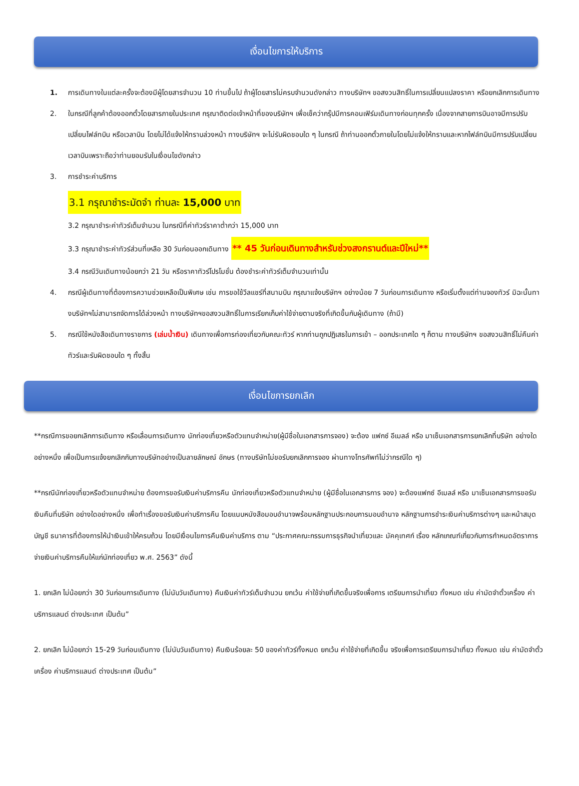เงื่อนไขการให้บริการ
1. การเดินทางในแต่ละครั้งจะต้องมีผู้โดยสารจำนวน 10 ท่านขึ้นไป ถ้าผู้โดยสารไม่ครบจำนวนดังกล่าว ทางบริษัทฯ ขอสงวนสิทธิ์ในการเปลี่ยนแปลงราคา หรือยกเลิกการเดินทาง
2. ในกรณีที่ลูกค้าต้องออกตั๋วโดยสารภายในประเทศ กรุณาติดต่อเจ้าหน้าที่ของบริษัทฯ เพื่อเช็คว่ากรุ๊ปมีการคอนเฟิร์มเดินทางก่อนทุกครั้ง เนื่องจากสายการบินอาจมีการปรับเปลี่ยนไฟล์ทบิน หรือเวลาบิน โดยไม่ได้แจ้งให้ทราบล่วงหน้า ทางบริษัทฯ จะไม่รับผิดชอบใด ๆ ในกรณี ถ้าท่านออกตั๋วภายในโดยไม่แจ้งให้ทราบและหากไฟล์ทบินมีการปรับเปลี่ยนเวลาบินเพราะถือว่าท่านยอมรับในเงื่อนไขดังกล่าว
3. การชำระค่าบริการ
3.1 กรุณาชำระมัดจำ ท่านละ 15,000 บาท
3.2 กรุณาชำระค่าทัวร์เต็มจำนวน ในกรณีที่ค่าทัวร์ราคาต่ำกว่า 15,000 บาท
3.3 กรุณาชำระค่าทัวร์ส่วนที่เหลือ 30 วันก่อนออกเดินทาง ** 45 วันก่อนเดินทางสำหรับช่วงสงกรานต์และปีใหม่**
3.4 กรณีวันเดินทางน้อยกว่า 21 วัน หรือราคาทัวร์โปรโมชั่น ต้องชำระค่าทัวร์เต็มจำนวนเท่านั้น
4. กรณีผู้เดินทางที่ต้องการความช่วยเหลือเป็นพิเศษ เช่น การขอใช้วีลแชร์ที่สนามบิน กรุณาแจ้งบริษัทฯ อย่างน้อย 7 วันก่อนการเดินทาง หรือเริ่มตั้งแต่ท่านจองทัวร์ มิฉะนั้นทางบริษัทฯไม่สามารถจัดการได้ล่วงหน้า ทางบริษัทฯขอสงวนสิทธิ์ในการเรียกเก็บค่าใช้จ่ายตามจริงที่เกิดขึ้นกับผู้เดินทาง (ถ้ามี)
5. กรณีใช้หนังสือเดินทางราชการ (เล่มน้ำเงิน) เดินทางเพื่อการท่องเที่ยวกับคณะทัวร์ หากท่านถูกปฏิเสธในการเข้า – ออกประเทศใด ๆ ก็ตาม ทางบริษัทฯ ขอสงวนสิทธิ์ไม่คืนค่าทัวร์และรับผิดชอบใด ๆ ทั้งสิ้น
เงื่อนไขการยกเลิก
**กรณีการขอยกเลิกการเดินทาง หรือเลื่อนการเดินทาง นักท่องเที่ยวหรือตัวแทนจำหน่าย(ผู้มีชื่อในเอกสารการจอง) จะต้อง แฟกซ์ อีเมลล์ หรือ มาเซ็นเอกสารการยกเลิกที่บริษัท อย่างใดอย่างหนึ่ง เพื่อเป็นการแจ้งยกเลิกกับทางบริษัทอย่างเป็นลายลักษณ์ อักษร (ทางบริษัทไม่ขอรับยกเลิกการจอง ผ่านทางโทรศัพท์ไม่ว่ากรณีใด ๆ)
**กรณีนักท่องเที่ยวหรือตัวแทนจำหน่าย ต้องการขอรับเงินค่าบริการคืน นักท่องเที่ยวหรือตัวแทนจำหน่าย (ผู้มีชื่อในเอกสารการ จอง) จะต้องแฟกซ์ อีเมลล์ หรือ มาเซ็นเอกสารการขอรับเงินคืนที่บริษัท อย่างใดอย่างหนึ่ง เพื่อทำเรื่องขอรับเงินค่าบริการคืน โดยแนบหนังสือมอบอำนาจพร้อมหลักฐานประกอบการมอบอำนาจ หลักฐานการชำระเงินค่าบริการต่างๆ และหน้าสมุดบัญชี ธนาคารที่ต้องการให้นำเงินเข้าให้ครบถ้วน โดยมีเงื่อนไขการคืนเงินค่าบริการ ตาม “ประกาศคณะกรรมการธุรกิจนำเที่ยวและ มัคคุเทศก์ เรื่อง หลักเกณฑ์เกี่ยวกับการกำหนดอัตราการจ่ายเงินค่าบริการคืนให้แก่นักท่องเที่ยว พ.ศ. 2563” ดังนี้
1. ยกเลิก ไม่น้อยกว่า 30 วันก่อนการเดินทาง (ไม่นับวันเดินทาง) คืนเงินค่าทัวร์เต็มจำนวน ยกเว้น ค่าใช้จ่ายที่เกิดขึ้นจริงเพื่อการ เตรียมการนำเที่ยว ทั้งหมด เช่น ค่ามัดจำตั๋วเครื่อง ค่าบริการแลนด์ ต่างประเทศ เป็นต้น”
2. ยกเลิก ไม่น้อยกว่า 15-29 วันก่อนเดินทาง (ไม่นับวันเดินทาง) คืนเงินร้อยละ 50 ของค่าทัวร์ทั้งหมด ยกเว้น ค่าใช้จ่ายที่เกิดขึ้น จริงเพื่อการเตรียมการนำเที่ยว ทั้งหมด เช่น ค่ามัดจำตั๋วเครื่อง ค่าบริการแลนด์ ต่างประเทศ เป็นต้น”